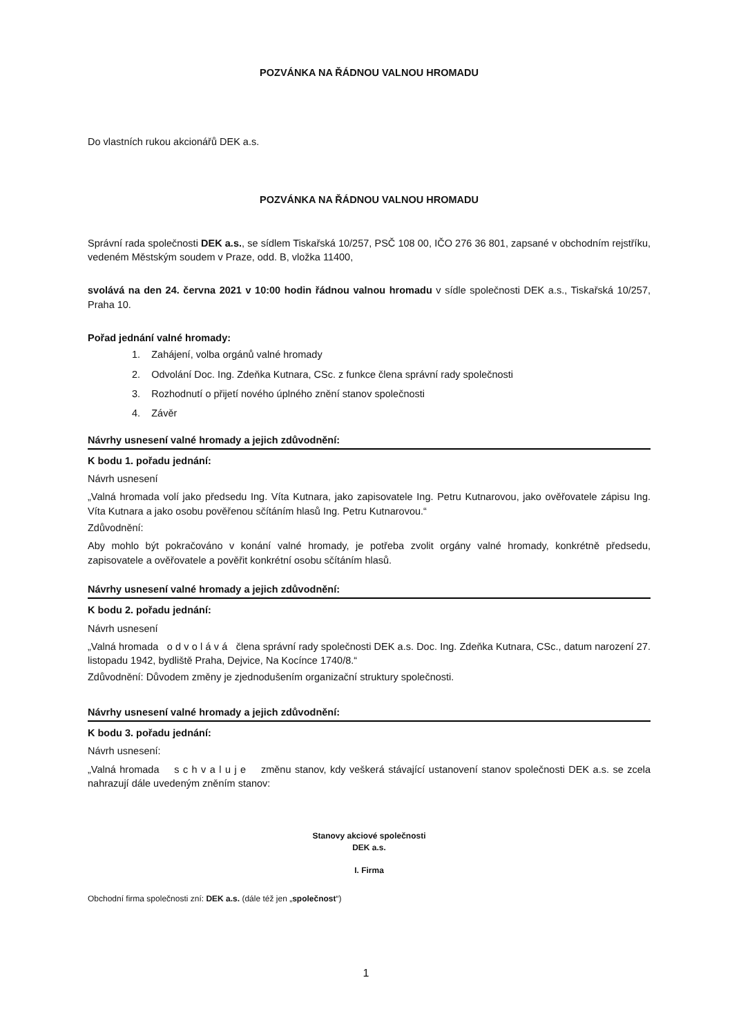POZVÁNKA NA ŘÁDNOU VALNOU HROMADU
Do vlastních rukou akcionářů DEK a.s.
POZVÁNKA NA ŘÁDNOU VALNOU HROMADU
Správní rada společnosti DEK a.s., se sídlem Tiskařská 10/257, PSČ 108 00, IČO 276 36 801, zapsané v obchodním rejstříku, vedeném Městským soudem v Praze, odd. B, vložka 11400,
svolává na den 24. června 2021 v 10:00 hodin řádnou valnou hromadu v sídle společnosti DEK a.s., Tiskařská 10/257, Praha 10.
Pořad jednání valné hromady:
1. Zahájení, volba orgánů valné hromady
2. Odvolání Doc. Ing. Zdeňka Kutnara, CSc. z funkce člena správní rady společnosti
3. Rozhodnutí o přijetí nového úplného znění stanov společnosti
4. Závěr
Návrhy usnesení valné hromady a jejich zdůvodnění:
K bodu 1. pořadu jednání:
Návrh usnesení
„Valná hromada volí jako předsedu Ing. Víta Kutnara, jako zapisovatele Ing. Petru Kutnarovou, jako ověřovatele zápisu Ing. Víta Kutnara a jako osobu pověřenou sčítáním hlasů Ing. Petru Kutnarovou.“
Zdůvodnění:
Aby mohlo být pokračováno v konání valné hromady, je potřeba zvolit orgány valné hromady, konkrétně předsedu, zapisovatele a ověřovatele a pověřit konkrétní osobu sčítáním hlasů.
Návrhy usnesení valné hromady a jejich zdůvodnění:
K bodu 2. pořadu jednání:
Návrh usnesení
„Valná hromada o d v o l á v á člena správní rady společnosti DEK a.s. Doc. Ing. Zdeňka Kutnara, CSc., datum narození 27. listopadu 1942, bydliště Praha, Dejvice, Na Kocínce 1740/8.“
Zdůvodnění: Důvodem změny je zjednodušením organizační struktury společnosti.
Návrhy usnesení valné hromady a jejich zdůvodnění:
K bodu 3. pořadu jednání:
Návrh usnesení:
„Valná hromada s c h v a l u j e změnu stanov, kdy veškerá stávající ustanovení stanov společnosti DEK a.s. se zcela nahrazují dále uvedeným zněním stanov:
Stanovy akciové společnosti
DEK a.s.
I. Firma
Obchodní firma společnosti zní: DEK a.s. (dále též jen „společnost“)
1